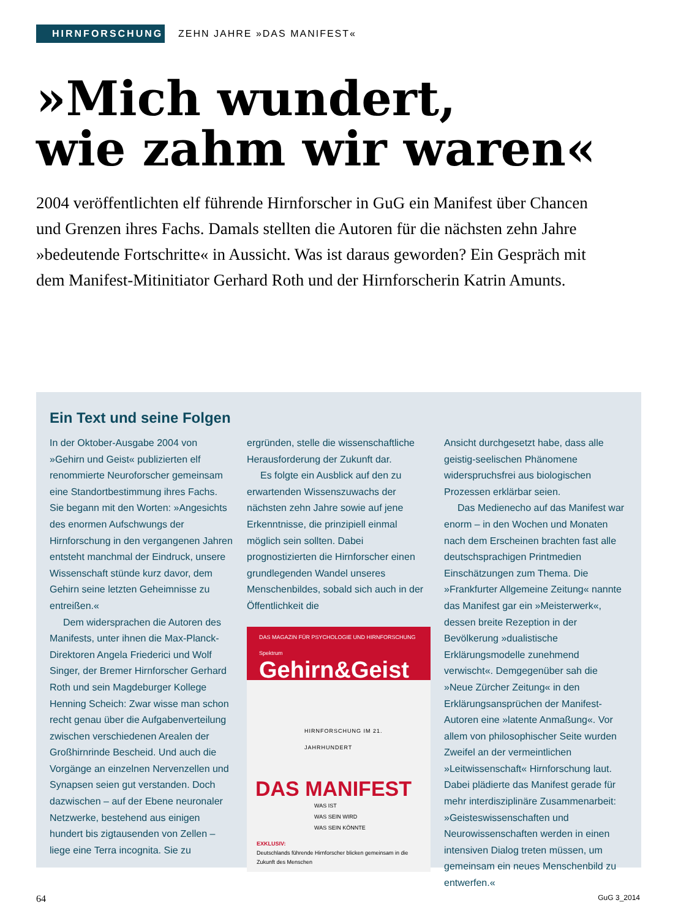HIRNFORSCHUNG
ZEHN JAHRE »DAS MANIFEST«
»Mich wundert,
wie zahm wir waren«
2004 veröffentlichten elf führende Hirnforscher in GuG ein Manifest über Chancen und Grenzen ihres Fachs. Damals stellten die Autoren für die nächsten zehn Jahre »bedeutende Fortschritte« in Aussicht. Was ist daraus geworden? Ein Gespräch mit dem Manifest-Mitinitiator Gerhard Roth und der Hirnforscherin Katrin Amunts.
Ein Text und seine Folgen
In der Oktober-Ausgabe 2004 von »Gehirn und Geist« publizierten elf renommierte Neuroforscher gemeinsam eine Standortbestimmung ihres Fachs. Sie begann mit den Worten: »Angesichts des enormen Aufschwungs der Hirnforschung in den vergangenen Jahren entsteht manchmal der Eindruck, unsere Wissenschaft stünde kurz davor, dem Gehirn seine letzten Geheimnisse zu entreißen.«
Dem widersprachen die Autoren des Manifests, unter ihnen die Max-Planck-Direktoren Angela Friederici und Wolf Singer, der Bremer Hirnforscher Gerhard Roth und sein Magdeburger Kollege Henning Scheich: Zwar wisse man schon recht genau über die Aufgabenverteilung zwischen verschiedenen Arealen der Großhirnrinde Bescheid. Und auch die Vorgänge an einzelnen Nervenzellen und Synapsen seien gut verstanden. Doch dazwischen – auf der Ebene neuronaler Netzwerke, bestehend aus einigen hundert bis zigtausenden von Zellen – liege eine Terra incognita. Sie zu
ergründen, stelle die wissenschaftliche Herausforderung der Zukunft dar.
Es folgte ein Ausblick auf den zu erwartenden Wissenszuwachs der nächsten zehn Jahre sowie auf jene Erkenntnisse, die prinzipiell einmal möglich sein sollten. Dabei prognostizierten die Hirnforscher einen grundlegenden Wandel unseres Menschenbildes, sobald sich auch in der Öffentlichkeit die
DAS MAGAZIN FÜR PSYCHOLOGIE UND HIRNFORSCHUNG Spektrum
Gehirn&Geist
HIRNFORSCHUNG IM 21. JAHRHUNDERT
DAS MANIFEST
WAS IST
WAS SEIN WIRD
WAS SEIN KÖNNTE
EXKLUSIV:
Deutschlands führende Hirnforscher blicken gemeinsam in die Zukunft des Menschen
Ansicht durchgesetzt habe, dass alle geistig-seelischen Phänomene widerspruchsfrei aus biologischen Prozessen erklärbar seien.
Das Medienecho auf das Manifest war enorm – in den Wochen und Monaten nach dem Erscheinen brachten fast alle deutschsprachigen Printmedien Einschätzungen zum Thema. Die »Frankfurter Allgemeine Zeitung« nannte das Manifest gar ein »Meisterwerk«, dessen breite Rezeption in der Bevölkerung »dualistische Erklärungsmodelle zunehmend verwischt«. Demgegenüber sah die »Neue Zürcher Zeitung« in den Erklärungsansprüchen der Manifest-Autoren eine »latente Anmaßung«. Vor allem von philosophischer Seite wurden Zweifel an der vermeintlichen »Leitwissenschaft« Hirnforschung laut. Dabei plädierte das Manifest gerade für mehr interdisziplinäre Zusammenarbeit: »Geisteswissenschaften und Neurowissenschaften werden in einen intensiven Dialog treten müssen, um gemeinsam ein neues Menschenbild zu entwerfen.«
64 GuG 3_2014